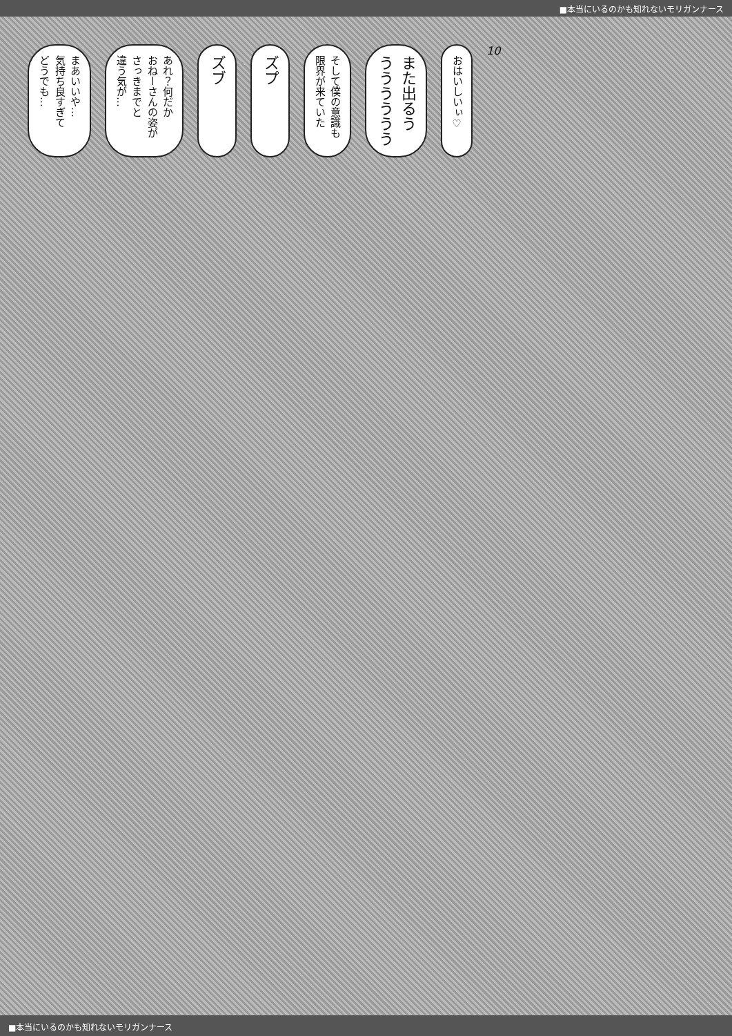■本当にいるのかも知れないモリガンナース
まあいいや…
気持ち良すぎて
どうでも…
あれ？何だか
おねーさんの姿が
さっきまでと
違う気が…
ズブ
ズプ
そして僕の意識も
限界が来ていた
また出るう
うううううう
おはいしいぃ♡
10
■本当にいるのかも知れないモリガンナース